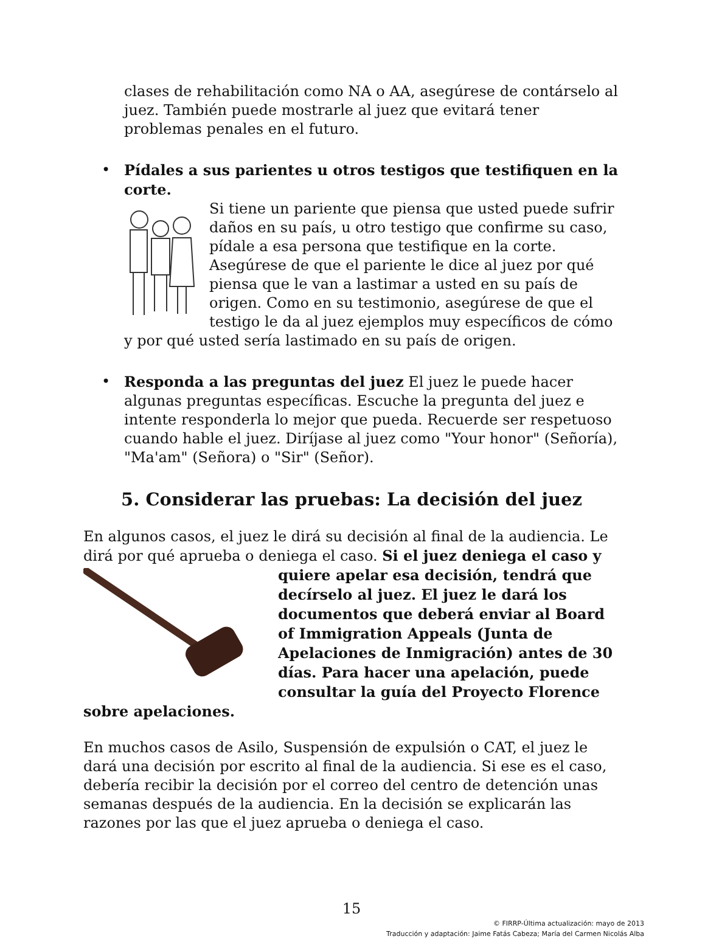clases de rehabilitación como NA o AA, asegúrese de contárselo al juez. También puede mostrarle al juez que evitará tener problemas penales en el futuro.
• Pídales a sus parientes u otros testigos que testifiquen en la corte.
Si tiene un pariente que piensa que usted puede sufrir daños en su país, u otro testigo que confirme su caso, pídale a esa persona que testifique en la corte. Asegúrese de que el pariente le dice al juez por qué piensa que le van a lastimar a usted en su país de origen. Como en su testimonio, asegúrese de que el testigo le da al juez ejemplos muy específicos de cómo y por qué usted sería lastimado en su país de origen.
• Responda a las preguntas del juez El juez le puede hacer algunas preguntas específicas. Escuche la pregunta del juez e intente responderla lo mejor que pueda. Recuerde ser respetuoso cuando hable el juez. Diríjase al juez como "Your honor" (Señoría), "Ma'am" (Señora) o "Sir" (Señor).
5. Considerar las pruebas: La decisión del juez
En algunos casos, el juez le dirá su decisión al final de la audiencia. Le dirá por qué aprueba o deniega el caso. Si el juez deniega el caso y quiere apelar esa decisión, tendrá que decírselo al juez. El juez le dará los documentos que deberá enviar al Board of Immigration Appeals (Junta de Apelaciones de Inmigración) antes de 30 días. Para hacer una apelación, puede consultar la guía del Proyecto Florence sobre apelaciones.
En muchos casos de Asilo, Suspensión de expulsión o CAT, el juez le dará una decisión por escrito al final de la audiencia. Si ese es el caso, debería recibir la decisión por el correo del centro de detención unas semanas después de la audiencia. En la decisión se explicarán las razones por las que el juez aprueba o deniega el caso.
15
© FIRRP-Última actualización: mayo de 2013
Traducción y adaptación: Jaime Fatás Cabeza; María del Carmen Nicolás Alba